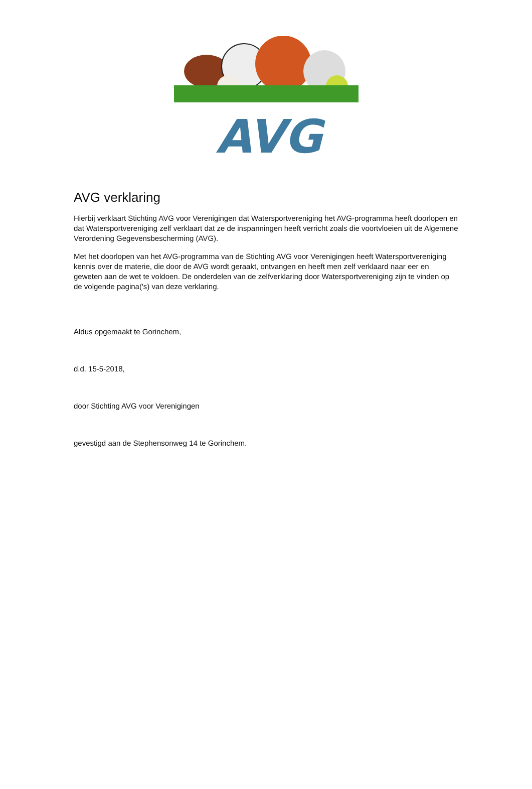AVG
AVG verklaring
Hierbij verklaart Stichting AVG voor Verenigingen dat Watersportvereniging het AVG-programma heeft doorlopen en dat Watersportvereniging zelf verklaart dat ze de inspanningen heeft verricht zoals die voortvloeien uit de Algemene Verordening Gegevensbescherming (AVG).
Met het doorlopen van het AVG-programma van de Stichting AVG voor Verenigingen heeft Watersportvereniging kennis over de materie, die door de AVG wordt geraakt, ontvangen en heeft men zelf verklaard naar eer en geweten aan de wet te voldoen. De onderdelen van de zelfverklaring door Watersportvereniging zijn te vinden op de volgende pagina('s) van deze verklaring.
Aldus opgemaakt te Gorinchem,
d.d. 15-5-2018,
door Stichting AVG voor Verenigingen
gevestigd aan de Stephensonweg 14 te Gorinchem.